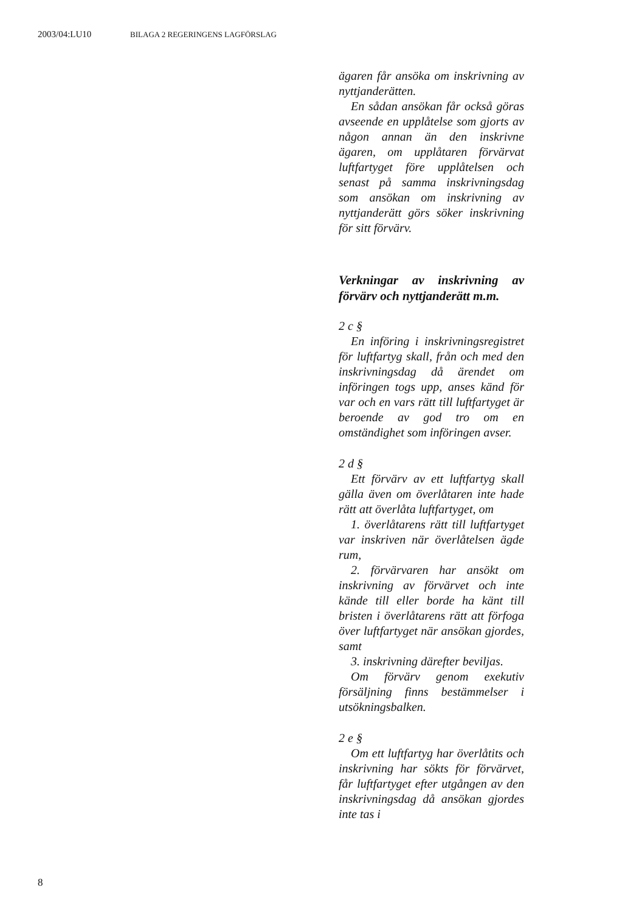2003/04:LU10 BILAGA 2 REGERINGENS LAGFÖRSLAG
ägaren får ansöka om inskrivning av nyttjanderätten.
En sådan ansökan får också göras avseende en upplåtelse som gjorts av någon annan än den inskrivne ägaren, om upplåtaren förvärvat luftfartyget före upplåtelsen och senast på samma inskrivningsdag som ansökan om inskrivning av nyttjanderätt görs söker inskrivning för sitt förvärv.
Verkningar av inskrivning av förvärv och nyttjanderätt m.m.
2 c §
En införing i inskrivningsregistret för luftfartyg skall, från och med den inskrivningsdag då ärendet om införingen togs upp, anses känd för var och en vars rätt till luftfartyget är beroende av god tro om en omständighet som införingen avser.
2 d §
Ett förvärv av ett luftfartyg skall gälla även om överlåtaren inte hade rätt att överlåta luftfartyget, om
1. överlåtarens rätt till luftfartyget var inskriven när överlåtelsen ägde rum,
2. förvärvaren har ansökt om inskrivning av förvärvet och inte kände till eller borde ha känt till bristen i överlåtarens rätt att förfoga över luftfartyget när ansökan gjordes, samt
3. inskrivning därefter beviljas.
Om förvärv genom exekutiv försäljning finns bestämmelser i utsökningsbalken.
2 e §
Om ett luftfartyg har överlåtits och inskrivning har sökts för förvärvet, får luftfartyget efter utgången av den inskrivningsdag då ansökan gjordes inte tas i
8